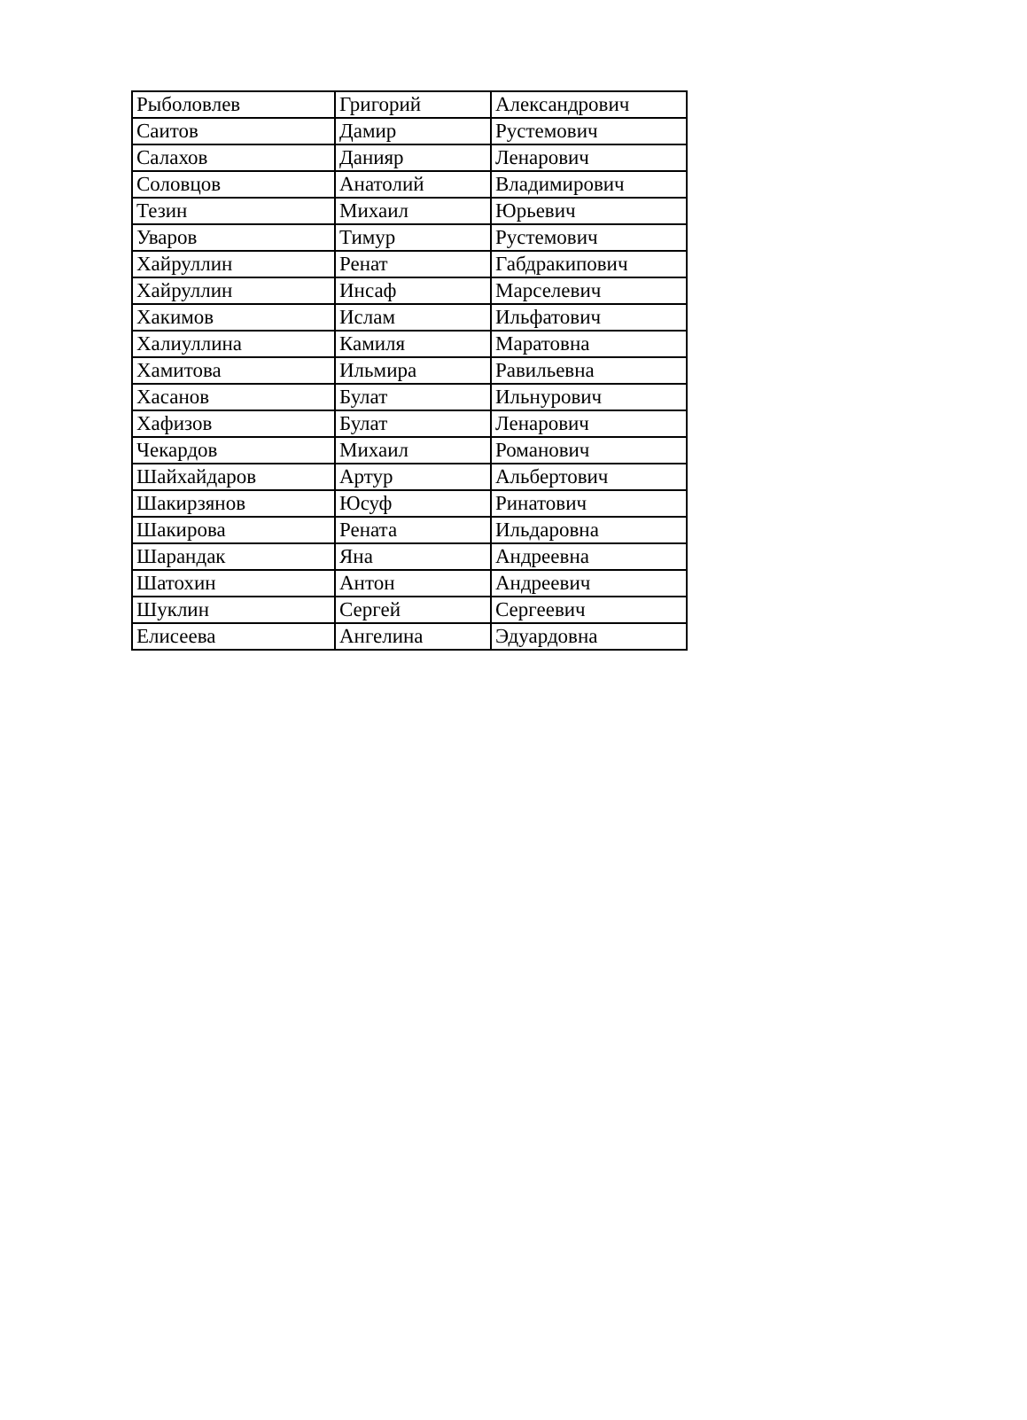| Рыболовлев | Григорий | Александрович |
| Саитов | Дамир | Рустемович |
| Салахов | Данияр | Ленарович |
| Соловцов | Анатолий | Владимирович |
| Тезин | Михаил | Юрьевич |
| Уваров | Тимур | Рустемович |
| Хайруллин | Ренат | Габдракипович |
| Хайруллин | Инсаф | Марселевич |
| Хакимов | Ислам | Ильфатович |
| Халиуллина | Камиля | Маратовна |
| Хамитова | Ильмира | Равильевна |
| Хасанов | Булат | Ильнурович |
| Хафизов | Булат | Ленарович |
| Чекардов | Михаил | Романович |
| Шайхайдаров | Артур | Альбертович |
| Шакирзянов | Юсуф | Ринатович |
| Шакирова | Рената | Ильдаровна |
| Шарандак | Яна | Андреевна |
| Шатохин | Антон | Андреевич |
| Шуклин | Сергей | Сергеевич |
| Елисеева | Ангелина | Эдуардовна |